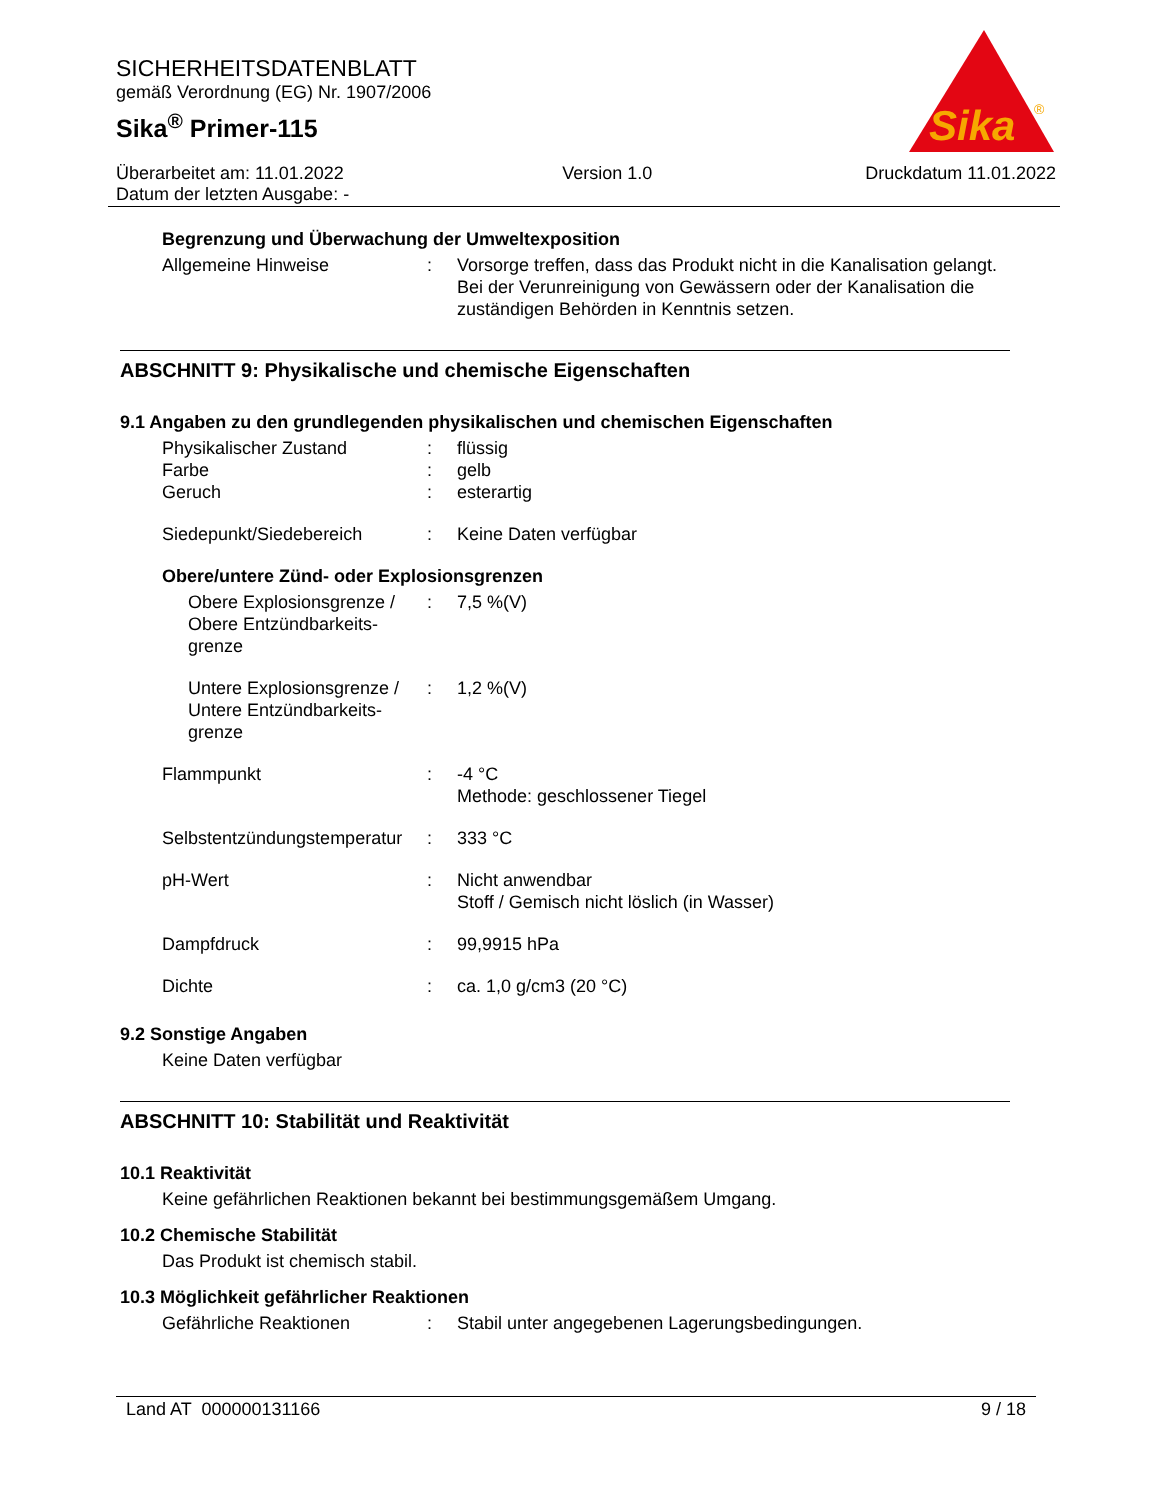SICHERHEITSDATENBLATT
gemäß Verordnung (EG) Nr. 1907/2006
Sika<sup>®</sup> Primer-115
Sika
®
Überarbeitet am: 11.01.2022
Datum der letzten Ausgabe: -
Version 1.0 Druckdatum 11.01.2022
Begrenzung und Überwachung der Umweltexposition
| Allgemeine Hinweise | : | Vorsorge treffen, dass das Produkt nicht in die Kanalisation gelangt. Bei der Verunreinigung von Gewässern oder der Kanalisation die zuständigen Behörden in Kenntnis setzen. |
ABSCHNITT 9: Physikalische und chemische Eigenschaften
9.1 Angaben zu den grundlegenden physikalischen und chemischen Eigenschaften
| Physikalischer Zustand | : | flüssig |
| Farbe | : | gelb |
| Geruch | : | esterartig |
| Siedepunkt/Siedebereich | : | Keine Daten verfügbar |
Obere/untere Zünd- oder Explosionsgrenzen
| Obere Explosionsgrenze / Obere Entzündbarkeits-grenze | : | 7,5 %(V) |
| Untere Explosionsgrenze / Untere Entzündbarkeits-grenze | : | 1,2 %(V) |
| Flammpunkt | : | -4 °C Methode: geschlossener Tiegel |
| Selbstentzündungstemperatur | : | 333 °C |
| pH-Wert | : | Nicht anwendbar Stoff / Gemisch nicht löslich (in Wasser) |
| Dampfdruck | : | 99,9915 hPa |
| Dichte | : | ca. 1,0 g/cm3 (20 °C) |
9.2 Sonstige Angaben
Keine Daten verfügbar
ABSCHNITT 10: Stabilität und Reaktivität
10.1 Reaktivität
Keine gefährlichen Reaktionen bekannt bei bestimmungsgemäßem Umgang.
10.2 Chemische Stabilität
Das Produkt ist chemisch stabil.
10.3 Möglichkeit gefährlicher Reaktionen
| Gefährliche Reaktionen | : | Stabil unter angegebenen Lagerungsbedingungen. |
Land AT 000000131166 9 / 18